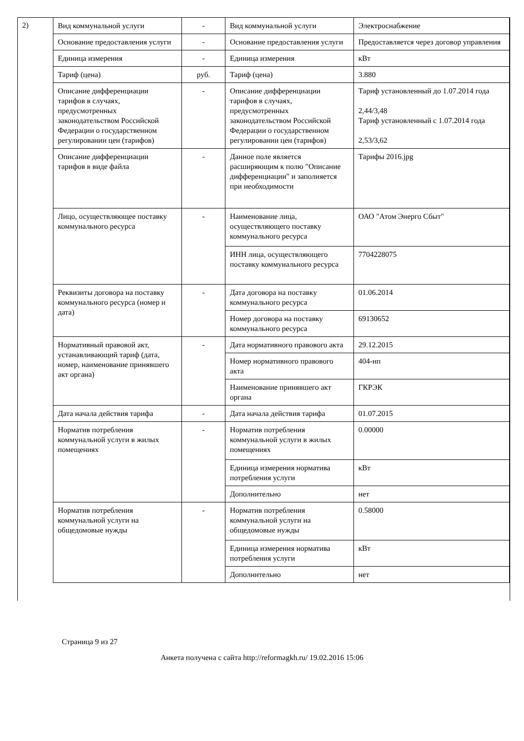2)
| Вид коммунальной услуги | - | Вид коммунальной услуги | Электроснабжение |
| Основание предоставления услуги | - | Основание предоставления услуги | Предоставляется через договор управления |
| Единица измерения | - | Единица измерения | кВт |
| Тариф (цена) | руб. | Тариф (цена) | 3.880 |
| Описание дифференциации тарифов в случаях, предусмотренных законодательством Российской Федерации о государственном регулировании цен (тарифов) | - | Описание дифференциации тарифов в случаях, предусмотренных законодательством Российской Федерации о государственном регулировании цен (тарифов) | Тариф установленный до 1.07.2014 года 2,44/3,48 Тариф установленный с 1.07.2014 года 2,53/3,62 |
| Описание дифференциации тарифов в виде файла | - | Данное поле является расширяющим к полю "Описание дифференциации" и заполняется при необходимости | Тарифы 2016.jpg |
| Лицо, осуществляющее поставку коммунального ресурса | - | Наименование лица, осуществляющего поставку коммунального ресурса | ОАО "Атом Энерго Сбыт" |
| | | ИНН лица, осуществляющего поставку коммунального ресурса | 7704228075 |
| Реквизиты договора на поставку коммунального ресурса (номер и дата) | - | Дата договора на поставку коммунального ресурса | 01.06.2014 |
| | | Номер договора на поставку коммунального ресурса | 69130652 |
| Нормативный правовой акт, устанавливающий тариф (дата, номер, наименование принявшего акт органа) | - | Дата нормативного правового акта | 29.12.2015 |
| | | Номер нормативного правового акта | 404-нп |
| | | Наименование принявшего акт органа | ГКРЭК |
| Дата начала действия тарифа | - | Дата начала действия тарифа | 01.07.2015 |
| Норматив потребления коммунальной услуги в жилых помещениях | - | Норматив потребления коммунальной услуги в жилых помещениях | 0.00000 |
| | | Единица измерения норматива потребления услуги | кВт |
| | | Дополнительно | нет |
| Норматив потребления коммунальной услуги на общедомовые нужды | - | Норматив потребления коммунальной услуги на общедомовые нужды | 0.58000 |
| | | Единица измерения норматива потребления услуги | кВт |
| | | Дополнительно | нет |
Страница 9 из 27
Анкета получена с сайта http://reformagkh.ru/ 19.02.2016 15:06